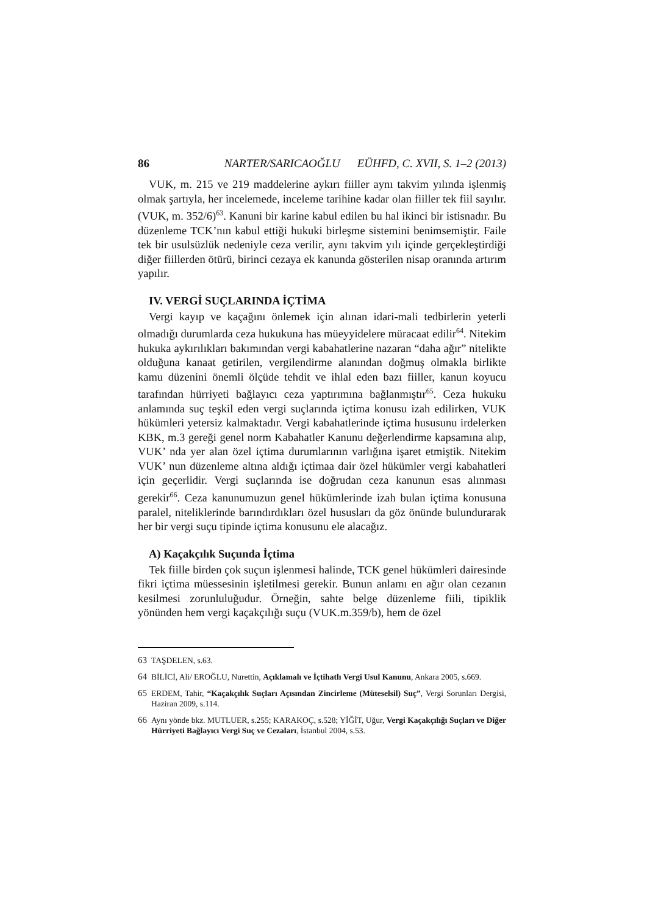86 NARTER/SARICAOĞLU EÜHFD, C. XVII, S. 1–2 (2013)
VUK, m. 215 ve 219 maddelerine aykırı fiiller aynı takvim yılında işlenmiş olmak şartıyla, her incelemede, inceleme tarihine kadar olan fiiller tek fiil sayılır. (VUK, m. 352/6)<sup>63</sup>. Kanuni bir karine kabul edilen bu hal ikinci bir istisnadır. Bu düzenleme TCK’nın kabul ettiği hukuki birleşme sistemini benimsemiştir. Faile tek bir usulsüzlük nedeniyle ceza verilir, aynı takvim yılı içinde gerçekleştirdiği diğer fiillerden ötürü, birinci cezaya ek kanunda gösterilen nisap oranında artırım yapılır.
IV. VERGİ SUÇLARINDA İÇTİMA
Vergi kayıp ve kaçağını önlemek için alınan idari-mali tedbirlerin yeterli olmadığı durumlarda ceza hukukuna has müeyyidelere müracaat edilir<sup>64</sup>. Nitekim hukuka aykırılıkları bakımından vergi kabahatlerine nazaran “daha ağır” nitelikte olduğuna kanaat getirilen, vergilendirme alanından doğmuş olmakla birlikte kamu düzenini önemli ölçüde tehdit ve ihlal eden bazı fiiller, kanun koyucu tarafından hürriyeti bağlayıcı ceza yaptırımına bağlanmıştır<sup>65</sup>. Ceza hukuku anlamında suç teşkil eden vergi suçlarında içtima konusu izah edilirken, VUK hükümleri yetersiz kalmaktadır. Vergi kabahatlerinde içtima hususunu irdelerken KBK, m.3 gereği genel norm Kabahatler Kanunu değerlendirme kapsamına alıp, VUK’ nda yer alan özel içtima durumlarının varlığına işaret etmiştik. Nitekim VUK’ nun düzenleme altına aldığı içtimaa dair özel hükümler vergi kabahatleri için geçerlidir. Vergi suçlarında ise doğrudan ceza kanunun esas alınması gerekir<sup>66</sup>. Ceza kanunumuzun genel hükümlerinde izah bulan içtima konusuna paralel, niteliklerinde barındırdıkları özel hususları da göz önünde bulundurarak her bir vergi suçu tipinde içtima konusunu ele alacağız.
A) Kaçakçılık Suçunda İçtima
Tek fiille birden çok suçun işlenmesi halinde, TCK genel hükümleri dairesinde fikri içtima müessesinin işletilmesi gerekir. Bunun anlamı en ağır olan cezanın kesilmesi zorunluluğudur. Örneğin, sahte belge düzenleme fiili, tipiklik yönünden hem vergi kaçakçılığı suçu (VUK.m.359/b), hem de özel
63 TAŞDELEN, s.63.
64 BİLİCİ, Ali/ EROĞLU, Nurettin, Açıklamalı ve İçtihatlı Vergi Usul Kanunu, Ankara 2005, s.669.
65 ERDEM, Tahir, “Kaçakçılık Suçları Açısından Zincirleme (Müteselsil) Suç”, Vergi Sorunları Dergisi, Haziran 2009, s.114.
66 Aynı yönde bkz. MUTLUER, s.255; KARAKOÇ, s.528; YİĞİT, Uğur, Vergi Kaçakçılığı Suçları ve Diğer Hürriyeti Bağlayıcı Vergi Suç ve Cezaları, İstanbul 2004, s.53.